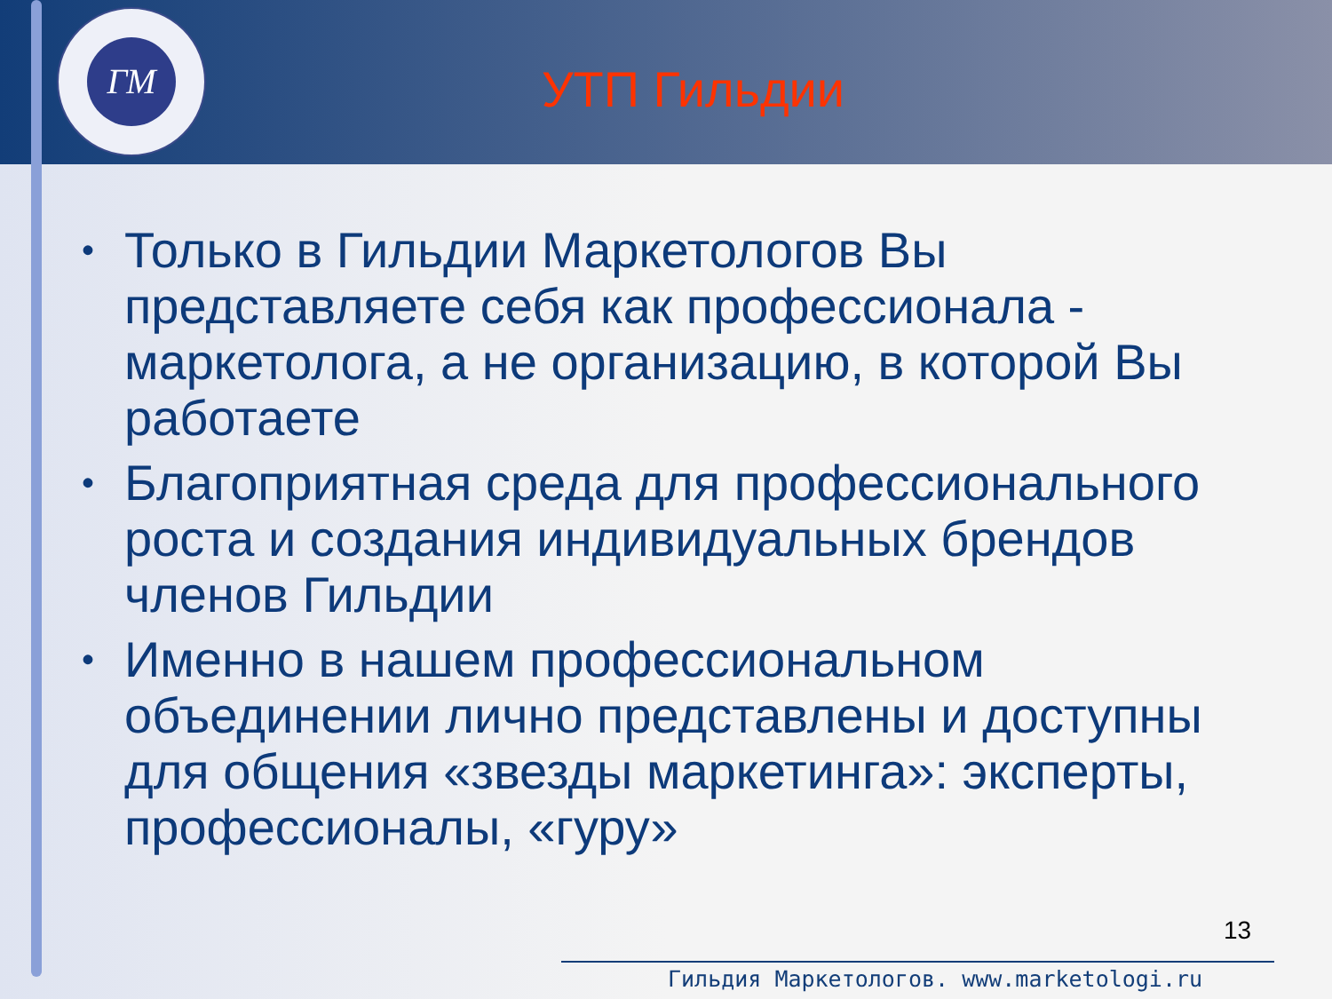ГМ
УТП Гильдии
• Только в Гильдии Маркетологов Вы представляете себя как профессионала - маркетолога, а не организацию, в которой Вы работаете
• Благоприятная среда для профессионального роста и создания индивидуальных брендов членов Гильдии
• Именно в нашем профессиональном объединении лично представлены и доступны для общения «звезды маркетинга»: эксперты, профессионалы, «гуру»
13
Гильдия Маркетологов. www.marketologi.ru